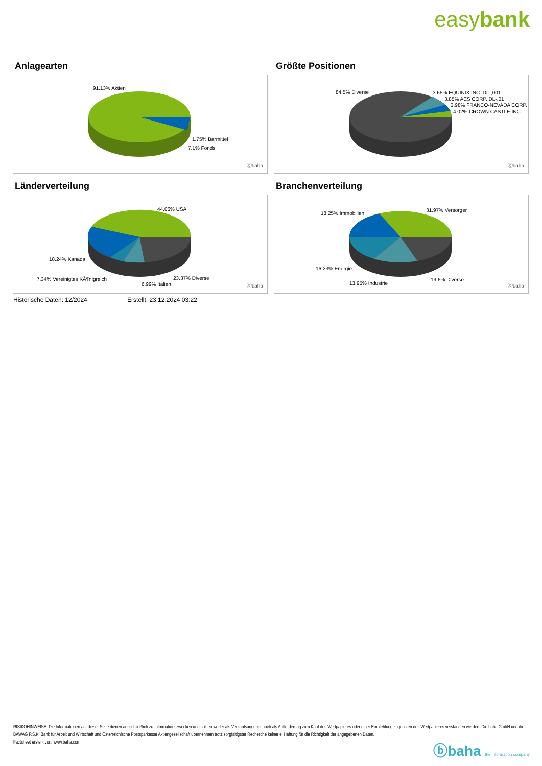easybank
Anlagearten
91.13% Aktien
1.75% Barmittel
7.1% Fonds
ⓑbaha
Größte Positionen
84.5% Diverse 3.65% EQUINIX INC. DL-,001
3.85% AES CORP. DL-,01
3.98% FRANCO-NEVADA CORP.
4.02% CROWN CASTLE INC.
ⓑbaha
Länderverteilung
44.06% USA
18.24% Kanada
7.34% Vereinigtes KÃ¶nigreich
6.99% Italien
23.37% Diverse
ⓑbaha
Branchenverteilung
18.25% Immobilien
31.97% Versorger
16.23% Energie
13.95% Industrie
19.6% Diverse
ⓑbaha
Historische Daten: 12/2024 Erstellt: 23.12.2024 03:22
RISIKOHINWEISE: Die Informationen auf dieser Seite dienen ausschließlich zu Informationszwecken und sollten weder als Verkaufsangebot noch als Aufforderung zum Kauf des Wertpapieres oder einer Empfehlung zugunsten des Wertpapieres verstanden werden. Die baha GmbH und die BAWAG P.S.K. Bank für Arbeit und Wirtschaft und Österreichische Postsparkasse Aktiengesellschaft übernehmen trotz sorgfältigster Recherche keinerlei Haftung für die Richtigkeit der angegebenen Daten.
Factsheet erstellt von: www.baha.com
ⓑbaha the information company